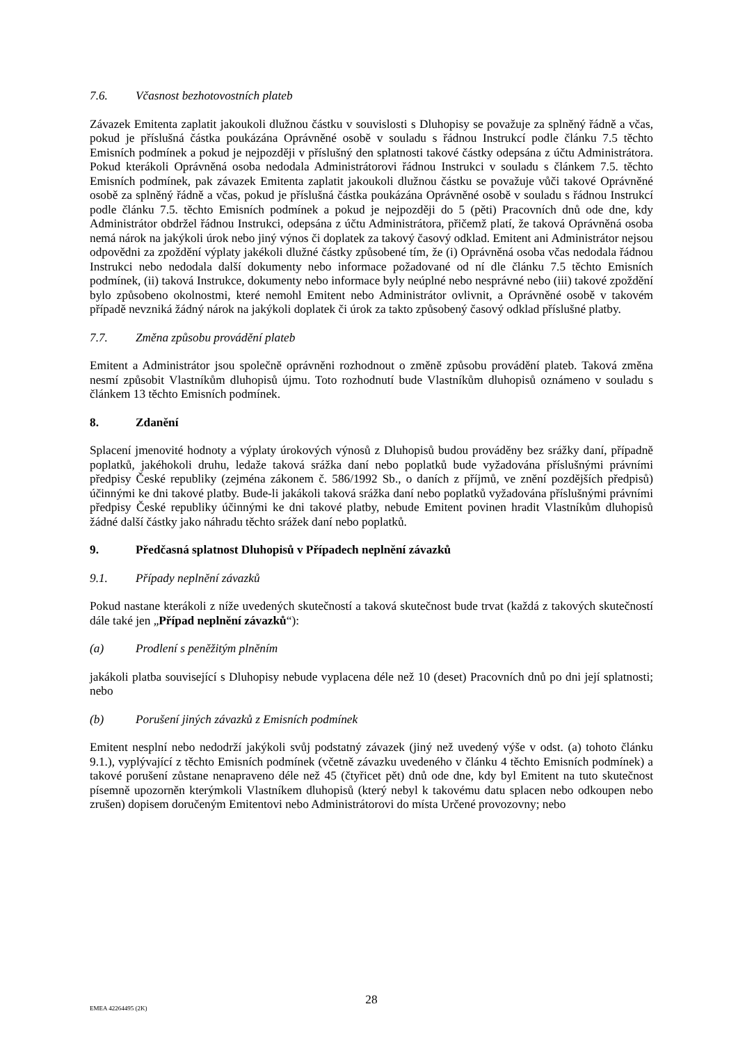7.6. Včasnost bezhotovostních plateb
Závazek Emitenta zaplatit jakoukoli dlužnou částku v souvislosti s Dluhopisy se považuje za splněný řádně a včas, pokud je příslušná částka poukázána Oprávněné osobě v souladu s řádnou Instrukcí podle článku 7.5 těchto Emisních podmínek a pokud je nejpozději v příslušný den splatnosti takové částky odepsána z účtu Administrátora. Pokud kterákoli Oprávněná osoba nedodala Administrátorovi řádnou Instrukci v souladu s článkem 7.5. těchto Emisních podmínek, pak závazek Emitenta zaplatit jakoukoli dlužnou částku se považuje vůči takové Oprávněné osobě za splněný řádně a včas, pokud je příslušná částka poukázána Oprávněné osobě v souladu s řádnou Instrukcí podle článku 7.5. těchto Emisních podmínek a pokud je nejpozději do 5 (pěti) Pracovních dnů ode dne, kdy Administrátor obdržel řádnou Instrukci, odepsána z účtu Administrátora, přičemž platí, že taková Oprávněná osoba nemá nárok na jakýkoli úrok nebo jiný výnos či doplatek za takový časový odklad. Emitent ani Administrátor nejsou odpovědni za zpoždění výplaty jakékoli dlužné částky způsobené tím, že (i) Oprávněná osoba včas nedodala řádnou Instrukci nebo nedodala další dokumenty nebo informace požadované od ní dle článku 7.5 těchto Emisních podmínek, (ii) taková Instrukce, dokumenty nebo informace byly neúplné nebo nesprávné nebo (iii) takové zpoždění bylo způsobeno okolnostmi, které nemohl Emitent nebo Administrátor ovlivnit, a Oprávněné osobě v takovém případě nevzniká žádný nárok na jakýkoli doplatek či úrok za takto způsobený časový odklad příslušné platby.
7.7. Změna způsobu provádění plateb
Emitent a Administrátor jsou společně oprávněni rozhodnout o změně způsobu provádění plateb. Taková změna nesmí způsobit Vlastníkům dluhopisů újmu. Toto rozhodnutí bude Vlastníkům dluhopisů oznámeno v souladu s článkem 13 těchto Emisních podmínek.
8. Zdanění
Splacení jmenovité hodnoty a výplaty úrokových výnosů z Dluhopisů budou prováděny bez srážky daní, případně poplatků, jakéhokoli druhu, ledaže taková srážka daní nebo poplatků bude vyžadována příslušnými právními předpisy České republiky (zejména zákonem č. 586/1992 Sb., o daních z příjmů, ve znění pozdějších předpisů) účinnými ke dni takové platby. Bude-li jakákoli taková srážka daní nebo poplatků vyžadována příslušnými právními předpisy České republiky účinnými ke dni takové platby, nebude Emitent povinen hradit Vlastníkům dluhopisů žádné další částky jako náhradu těchto srážek daní nebo poplatků.
9. Předčasná splatnost Dluhopisů v Případech neplnění závazků
9.1. Případy neplnění závazků
Pokud nastane kterákoli z níže uvedených skutečností a taková skutečnost bude trvat (každá z takových skutečností dále také jen „Případ neplnění závazků“):
(a) Prodlení s peněžitým plněním
jakákoli platba související s Dluhopisy nebude vyplacena déle než 10 (deset) Pracovních dnů po dni její splatnosti; nebo
(b) Porušení jiných závazků z Emisních podmínek
Emitent nesplní nebo nedodrží jakýkoli svůj podstatný závazek (jiný než uvedený výše v odst. (a) tohoto článku 9.1.), vyplývající z těchto Emisních podmínek (včetně závazku uvedeného v článku 4 těchto Emisních podmínek) a takové porušení zůstane nenapraveno déle než 45 (čtyřicet pět) dnů ode dne, kdy byl Emitent na tuto skutečnost písemně upozorněn kterýmkoli Vlastníkem dluhopisů (který nebyl k takovému datu splacen nebo odkoupen nebo zrušen) dopisem doručeným Emitentovi nebo Administrátorovi do místa Určené provozovny; nebo
EMEA 42264495 (2K)
28